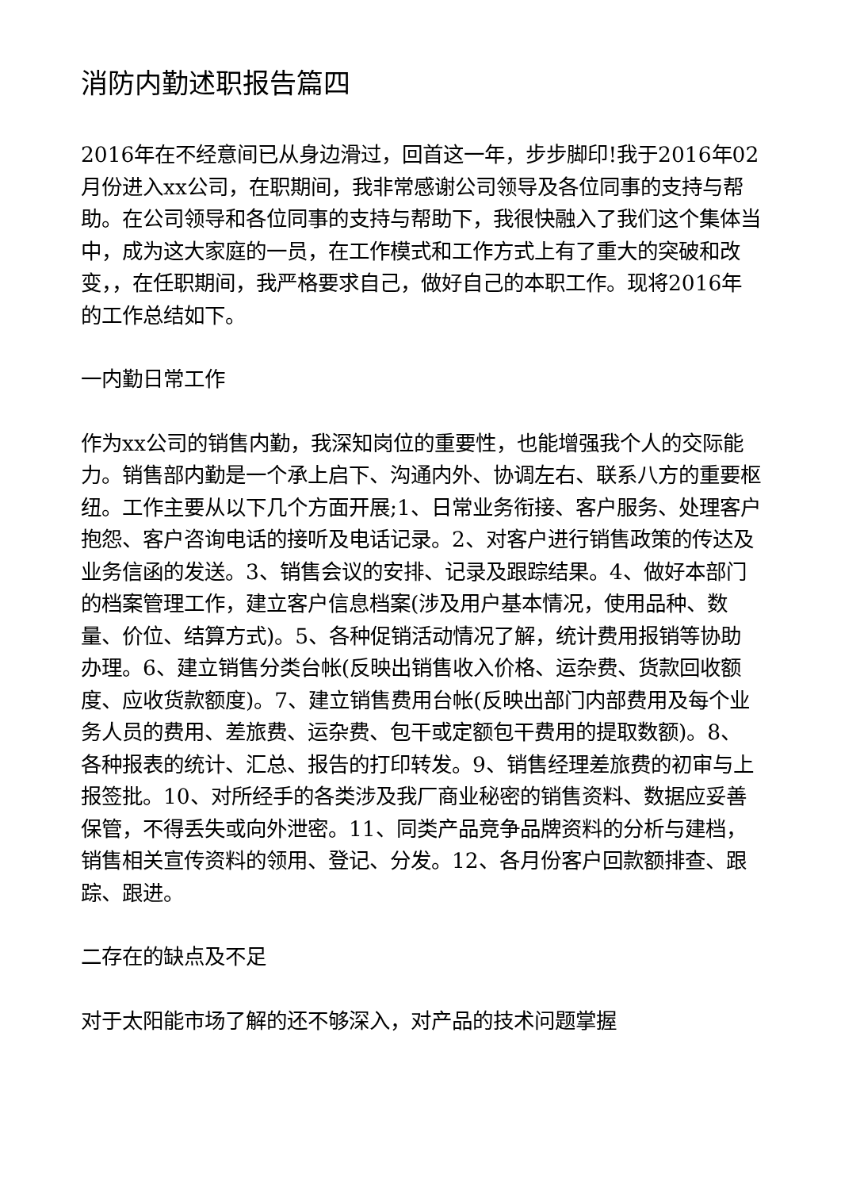消防内勤述职报告篇四
2016年在不经意间已从身边滑过，回首这一年，步步脚印!我于2016年02月份进入xx公司，在职期间，我非常感谢公司领导及各位同事的支持与帮助。在公司领导和各位同事的支持与帮助下，我很快融入了我们这个集体当中，成为这大家庭的一员，在工作模式和工作方式上有了重大的突破和改变，，在任职期间，我严格要求自己，做好自己的本职工作。现将2016年的工作总结如下。
一内勤日常工作
作为xx公司的销售内勤，我深知岗位的重要性，也能增强我个人的交际能力。销售部内勤是一个承上启下、沟通内外、协调左右、联系八方的重要枢纽。工作主要从以下几个方面开展;1、日常业务衔接、客户服务、处理客户抱怨、客户咨询电话的接听及电话记录。2、对客户进行销售政策的传达及业务信函的发送。3、销售会议的安排、记录及跟踪结果。4、做好本部门的档案管理工作，建立客户信息档案(涉及用户基本情况，使用品种、数量、价位、结算方式)。5、各种促销活动情况了解，统计费用报销等协助办理。6、建立销售分类台帐(反映出销售收入价格、运杂费、货款回收额度、应收货款额度)。7、建立销售费用台帐(反映出部门内部费用及每个业务人员的费用、差旅费、运杂费、包干或定额包干费用的提取数额)。8、各种报表的统计、汇总、报告的打印转发。9、销售经理差旅费的初审与上报签批。10、对所经手的各类涉及我厂商业秘密的销售资料、数据应妥善保管，不得丢失或向外泄密。11、同类产品竞争品牌资料的分析与建档，销售相关宣传资料的领用、登记、分发。12、各月份客户回款额排查、跟踪、跟进。
二存在的缺点及不足
对于太阳能市场了解的还不够深入，对产品的技术问题掌握